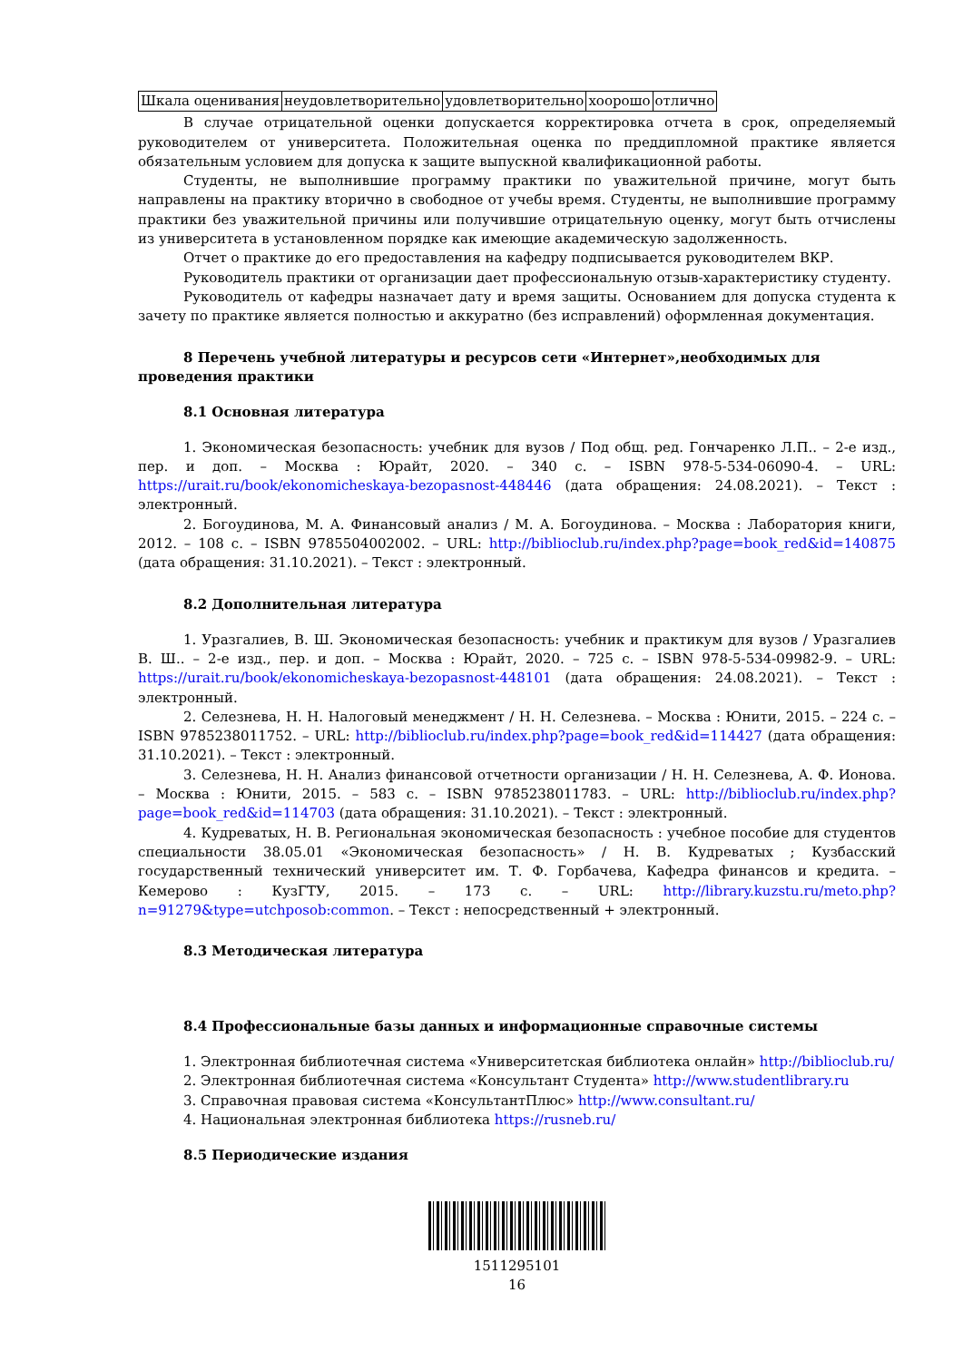| Шкала оценивания | неудовлетворительно | удовлетворительно | хоорошо | отлично |
В случае отрицательной оценки допускается корректировка отчета в срок, определяемый руководителем от университета. Положительная оценка по преддипломной практике является обязательным условием для допуска к защите выпускной квалификационной работы.
Студенты, не выполнившие программу практики по уважительной причине, могут быть направлены на практику вторично в свободное от учебы время. Студенты, не выполнившие программу практики без уважительной причины или получившие отрицательную оценку, могут быть отчислены из университета в установленном порядке как имеющие академическую задолженность.
Отчет о практике до его предоставления на кафедру подписывается руководителем ВКР.
Руководитель практики от организации дает профессиональную отзыв-характеристику студенту.
Руководитель от кафедры назначает дату и время защиты. Основанием для допуска студента к зачету по практике является полностью и аккуратно (без исправлений) оформленная документация.
8 Перечень учебной литературы и ресурсов сети «Интернет»,необходимых для проведения практики
8.1 Основная литература
1. Экономическая безопасность: учебник для вузов / Под общ. ред. Гончаренко Л.П.. – 2-е изд., пер. и доп. – Москва : Юрайт, 2020. – 340 с. – ISBN 978-5-534-06090-4. – URL: https://urait.ru/book/ekonomicheskaya-bezopasnost-448446 (дата обращения: 24.08.2021). – Текст : электронный.
2. Богоудинова, М. А. Финансовый анализ / М. А. Богоудинова. – Москва : Лаборатория книги, 2012. – 108 с. – ISBN 9785504002002. – URL: http://biblioclub.ru/index.php?page=book_red&id=140875 (дата обращения: 31.10.2021). – Текст : электронный.
8.2 Дополнительная литература
1. Уразгалиев, В. Ш. Экономическая безопасность: учебник и практикум для вузов / Уразгалиев В. Ш.. – 2-е изд., пер. и доп. – Москва : Юрайт, 2020. – 725 с. – ISBN 978-5-534-09982-9. – URL: https://urait.ru/book/ekonomicheskaya-bezopasnost-448101 (дата обращения: 24.08.2021). – Текст : электронный.
2. Селезнева, Н. Н. Налоговый менеджмент / Н. Н. Селезнева. – Москва : Юнити, 2015. – 224 с. – ISBN 9785238011752. – URL: http://biblioclub.ru/index.php?page=book_red&id=114427 (дата обращения: 31.10.2021). – Текст : электронный.
3. Селезнева, Н. Н. Анализ финансовой отчетности организации / Н. Н. Селезнева, А. Ф. Ионова. – Москва : Юнити, 2015. – 583 с. – ISBN 9785238011783. – URL: http://biblioclub.ru/index.php?page=book_red&id=114703 (дата обращения: 31.10.2021). – Текст : электронный.
4. Кудреватых, Н. В. Региональная экономическая безопасность : учебное пособие для студентов специальности 38.05.01 «Экономическая безопасность» / Н. В. Кудреватых ; Кузбасский государственный технический университет им. Т. Ф. Горбачева, Кафедра финансов и кредита. – Кемерово : КузГТУ, 2015. – 173 с. – URL: http://library.kuzstu.ru/meto.php?n=91279&type=utchposob:common. – Текст : непосредственный + электронный.
8.3 Методическая литература
8.4 Профессиональные базы данных и информационные справочные системы
1. Электронная библиотечная система «Университетская библиотека онлайн» http://biblioclub.ru/
2. Электронная библиотечная система «Консультант Студента» http://www.studentlibrary.ru
3. Справочная правовая система «КонсультантПлюс» http://www.consultant.ru/
4. Национальная электронная библиотека https://rusneb.ru/
8.5 Периодические издания
1511295101
16